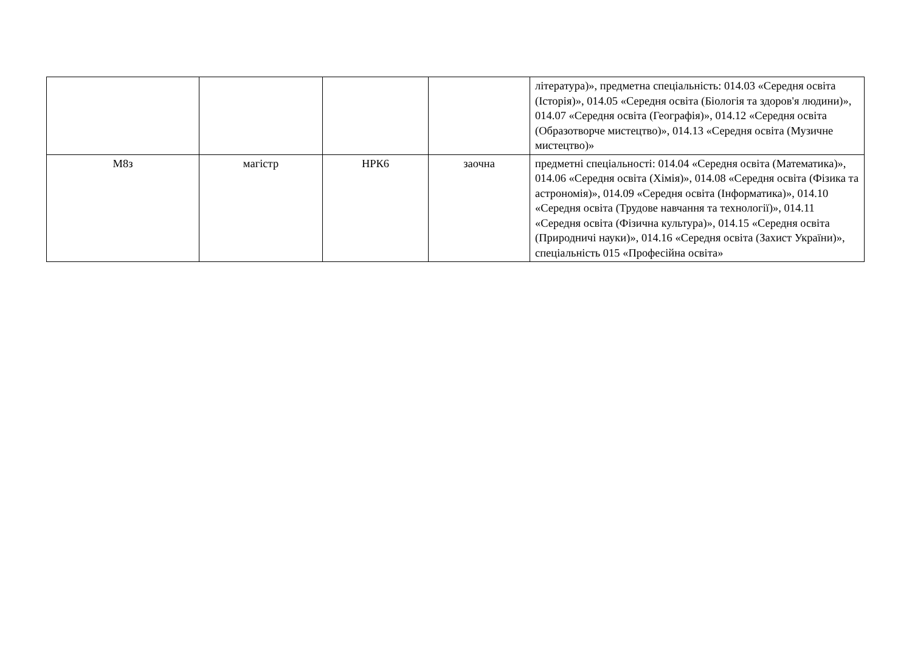| | | | | література)», предметна спеціальність: 014.03 «Середня освіта (Історія)», 014.05 «Середня освіта (Біологія та здоров'я людини)», 014.07 «Середня освіта (Географія)», 014.12 «Середня освіта (Образотворче мистецтво)», 014.13 «Середня освіта (Музичне мистецтво)» |
| М8з | магістр | НРК6 | заочна | предметні спеціальності: 014.04 «Середня освіта (Математика)», 014.06 «Середня освіта (Хімія)», 014.08 «Середня освіта (Фізика та астрономія)», 014.09 «Середня освіта (Інформатика)», 014.10 «Середня освіта (Трудове навчання та технології)», 014.11 «Середня освіта (Фізична культура)», 014.15 «Середня освіта (Природничі науки)», 014.16 «Середня освіта (Захист України)», спеціальність 015 «Професійна освіта» |